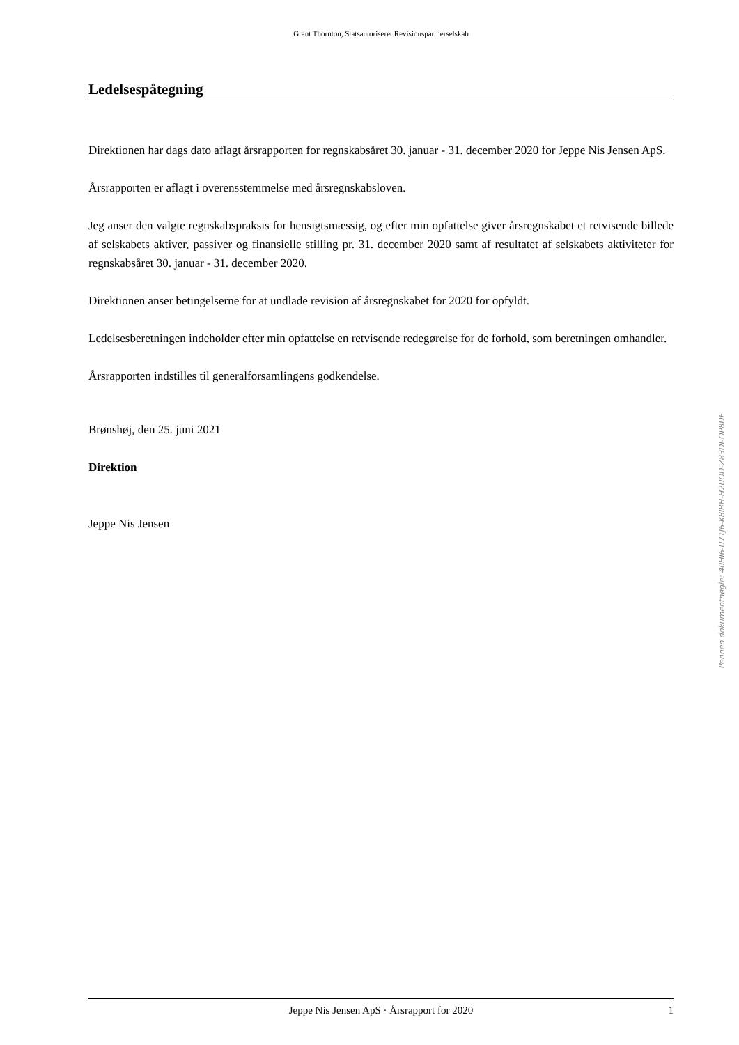Grant Thornton, Statsautoriseret Revisionspartnerselskab
Ledelsespåtegning
Direktionen har dags dato aflagt årsrapporten for regnskabsåret 30. januar - 31. december 2020 for Jeppe Nis Jensen ApS.
Årsrapporten er aflagt i overensstemmelse med årsregnskabsloven.
Jeg anser den valgte regnskabspraksis for hensigtsmæssig, og efter min opfattelse giver årsregnskabet et retvisende billede af selskabets aktiver, passiver og finansielle stilling pr. 31. december 2020 samt af resultatet af selskabets aktiviteter for regnskabsåret 30. januar - 31. december 2020.
Direktionen anser betingelserne for at undlade revision af årsregnskabet for 2020 for opfyldt.
Ledelsesberetningen indeholder efter min opfattelse en retvisende redegørelse for de forhold, som beretningen omhandler.
Årsrapporten indstilles til generalforsamlingens godkendelse.
Brønshøj, den 25. juni 2021
Direktion
Jeppe Nis Jensen
Jeppe Nis Jensen ApS · Årsrapport for 2020 1
Penneo dokumentnøgle: 40HI6-U71J6-K8IBH-H2UOD-Z83DI-OP8DF